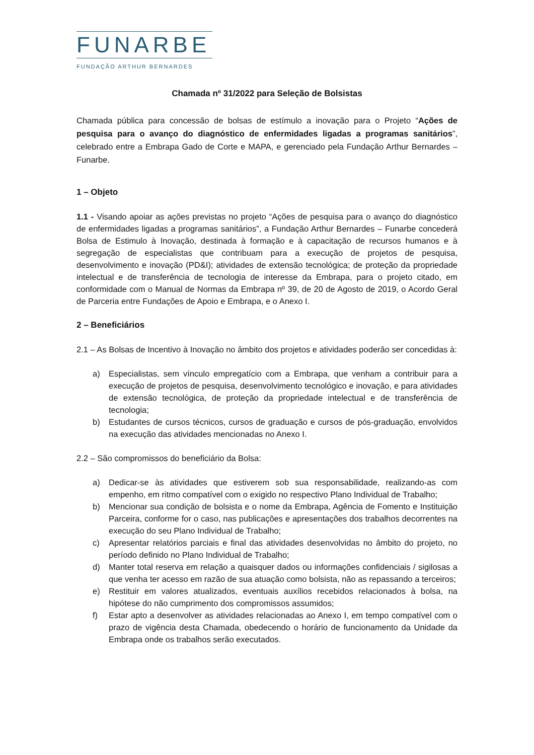FUNARBE
FUNDAÇÃO ARTHUR BERNARDES
Chamada nº 31/2022 para Seleção de Bolsistas
Chamada pública para concessão de bolsas de estímulo a inovação para o Projeto “Ações de pesquisa para o avanço do diagnóstico de enfermidades ligadas a programas sanitários”, celebrado entre a Embrapa Gado de Corte e MAPA, e gerenciado pela Fundação Arthur Bernardes – Funarbe.
1 – Objeto
1.1 - Visando apoiar as ações previstas no projeto “Ações de pesquisa para o avanço do diagnóstico de enfermidades ligadas a programas sanitários”, a Fundação Arthur Bernardes – Funarbe concederá Bolsa de Estimulo à Inovação, destinada à formação e à capacitação de recursos humanos e à segregação de especialistas que contribuam para a execução de projetos de pesquisa, desenvolvimento e inovação (PD&I); atividades de extensão tecnológica; de proteção da propriedade intelectual e de transferência de tecnologia de interesse da Embrapa, para o projeto citado, em conformidade com o Manual de Normas da Embrapa nº 39, de 20 de Agosto de 2019, o Acordo Geral de Parceria entre Fundações de Apoio e Embrapa, e o Anexo I.
2 – Beneficiários
2.1 – As Bolsas de Incentivo à Inovação no âmbito dos projetos e atividades poderão ser concedidas à:
a) Especialistas, sem vínculo empregatício com a Embrapa, que venham a contribuir para a execução de projetos de pesquisa, desenvolvimento tecnológico e inovação, e para atividades de extensão tecnológica, de proteção da propriedade intelectual e de transferência de tecnologia;
b) Estudantes de cursos técnicos, cursos de graduação e cursos de pós-graduação, envolvidos na execução das atividades mencionadas no Anexo I.
2.2 – São compromissos do beneficiário da Bolsa:
a) Dedicar-se às atividades que estiverem sob sua responsabilidade, realizando-as com empenho, em ritmo compatível com o exigido no respectivo Plano Individual de Trabalho;
b) Mencionar sua condição de bolsista e o nome da Embrapa, Agência de Fomento e Instituição Parceira, conforme for o caso, nas publicações e apresentações dos trabalhos decorrentes na execução do seu Plano Individual de Trabalho;
c) Apresentar relatórios parciais e final das atividades desenvolvidas no âmbito do projeto, no período definido no Plano Individual de Trabalho;
d) Manter total reserva em relação a quaisquer dados ou informações confidenciais / sigilosas a que venha ter acesso em razão de sua atuação como bolsista, não as repassando a terceiros;
e) Restituir em valores atualizados, eventuais auxílios recebidos relacionados à bolsa, na hipótese do não cumprimento dos compromissos assumidos;
f) Estar apto a desenvolver as atividades relacionadas ao Anexo I, em tempo compatível com o prazo de vigência desta Chamada, obedecendo o horário de funcionamento da Unidade da Embrapa onde os trabalhos serão executados.